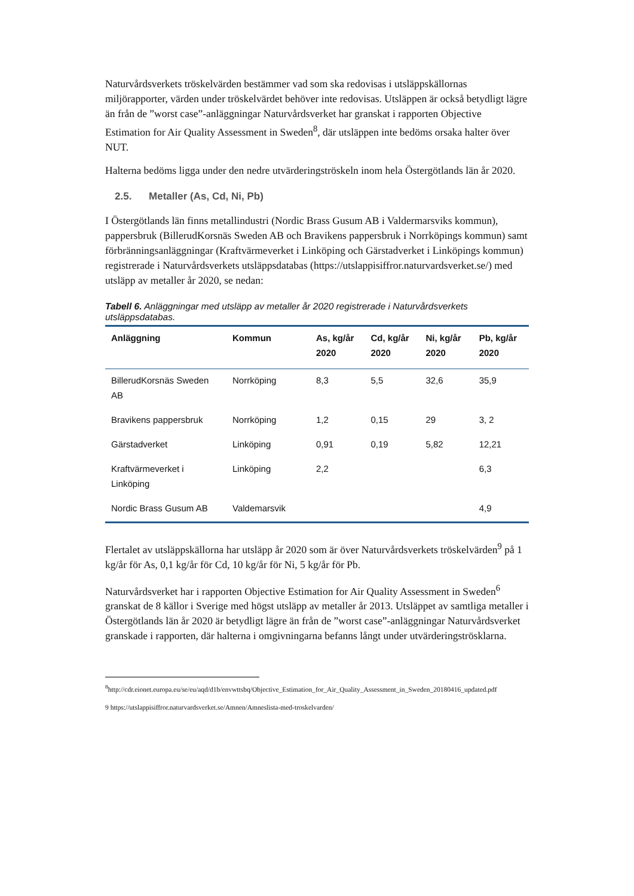Naturvårdsverkets tröskelvärden bestämmer vad som ska redovisas i utsläppskällornas miljörapporter, värden under tröskelvärdet behöver inte redovisas. Utsläppen är också betydligt lägre än från de ”worst case”-anläggningar Naturvårdsverket har granskat i rapporten Objective Estimation for Air Quality Assessment in Sweden<sup>8</sup>, där utsläppen inte bedöms orsaka halter över NUT.
Halterna bedöms ligga under den nedre utvärderingströskeln inom hela Östergötlands län år 2020.
2.5. Metaller (As, Cd, Ni, Pb)
I Östergötlands län finns metallindustri (Nordic Brass Gusum AB i Valdermarsviks kommun), pappersbruk (BillerudKorsnäs Sweden AB och Bravikens pappersbruk i Norrköpings kommun) samt förbränningsanläggningar (Kraftvärmeverket i Linköping och Gärstadverket i Linköpings kommun) registrerade i Naturvårdsverkets utsläppsdatabas (https://utslappisiffror.naturvardsverket.se/) med utsläpp av metaller år 2020, se nedan:
Tabell 6. Anläggningar med utsläpp av metaller år 2020 registrerade i Naturvårdsverkets utsläppsdatabas.
| Anläggning | Kommun | As, kg/år 2020 | Cd, kg/år 2020 | Ni, kg/år 2020 | Pb, kg/år 2020 |
| --- | --- | --- | --- | --- | --- |
| BillerudKorsnäs Sweden AB | Norrköping | 8,3 | 5,5 | 32,6 | 35,9 |
| Bravikens pappersbruk | Norrköping | 1,2 | 0,15 | 29 | 3, 2 |
| Gärstadverket | Linköping | 0,91 | 0,19 | 5,82 | 12,21 |
| Kraftvärmeverket i Linköping | Linköping | 2,2 | | | 6,3 |
| Nordic Brass Gusum AB | Valdemarsvik | | | | 4,9 |
Flertalet av utsläppskällorna har utsläpp år 2020 som är över Naturvårdsverkets tröskelvärden<sup>9</sup> på 1 kg/år för As, 0,1 kg/år för Cd, 10 kg/år för Ni, 5 kg/år för Pb.
Naturvårdsverket har i rapporten Objective Estimation for Air Quality Assessment in Sweden<sup>6</sup> granskat de 8 källor i Sverige med högst utsläpp av metaller år 2013. Utsläppet av samtliga metaller i Östergötlands län år 2020 är betydligt lägre än från de ”worst case”-anläggningar Naturvårdsverket granskade i rapporten, där halterna i omgivningarna befanns långt under utvärderingströsklarna.
<sup>8</sup> http://cdr.eionet.europa.eu/se/eu/aqd/d1b/envwttsbq/Objective_Estimation_for_Air_Quality_Assessment_in_Sweden_20180416_updated.pdf
9 https://utslappisiffror.naturvardsverket.se/Amnen/Amneslista-med-troskelvarden/